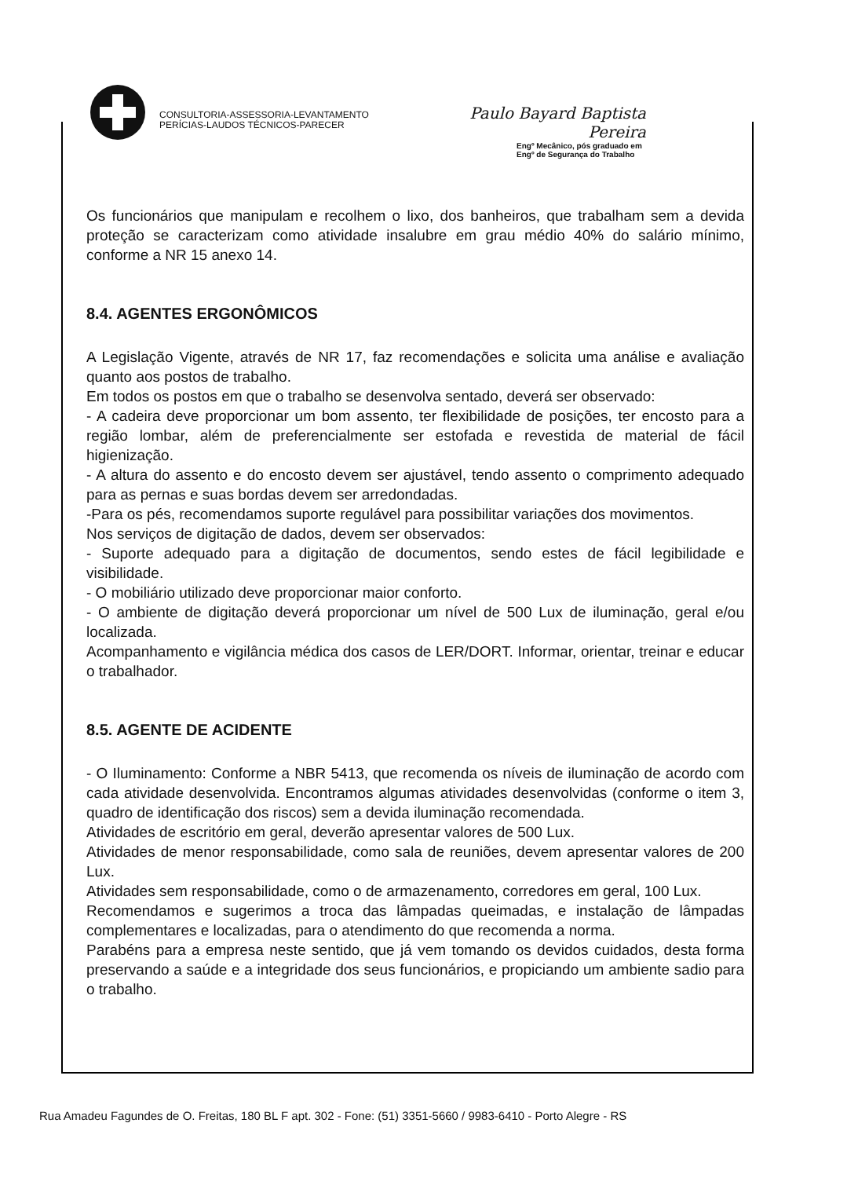CONSULTORIA-ASSESSORIA-LEVANTAMENTO
PERÍCIAS-LAUDOS TÉCNICOS-PARECER
Paulo Bayard Baptista Pereira
Engº Mecânico, pós graduado em
Engº de Segurança do Trabalho
Os funcionários que manipulam e recolhem o lixo, dos banheiros, que trabalham sem a devida proteção se caracterizam como atividade insalubre em grau médio 40% do salário mínimo, conforme a NR 15 anexo 14.
8.4. AGENTES ERGONÔMICOS
A Legislação Vigente, através de NR 17, faz recomendações e solicita uma análise e avaliação quanto aos postos de trabalho.
Em todos os postos em que o trabalho se desenvolva sentado, deverá ser observado:
- A cadeira deve proporcionar um bom assento, ter flexibilidade de posições, ter encosto para a região lombar, além de preferencialmente ser estofada e revestida de material de fácil higienização.
- A altura do assento e do encosto devem ser ajustável, tendo assento o comprimento adequado para as pernas e suas bordas devem ser arredondadas.
-Para os pés, recomendamos suporte regulável para possibilitar variações dos movimentos.
Nos serviços de digitação de dados, devem ser observados:
- Suporte adequado para a digitação de documentos, sendo estes de fácil legibilidade e visibilidade.
- O mobiliário utilizado deve proporcionar maior conforto.
- O ambiente de digitação deverá proporcionar um nível de 500 Lux de iluminação, geral e/ou localizada.
Acompanhamento e vigilância médica dos casos de LER/DORT. Informar, orientar, treinar e educar o trabalhador.
8.5. AGENTE DE ACIDENTE
- O Iluminamento: Conforme a NBR 5413, que recomenda os níveis de iluminação de acordo com cada atividade desenvolvida. Encontramos algumas atividades desenvolvidas (conforme o item 3, quadro de identificação dos riscos) sem a devida iluminação recomendada.
Atividades de escritório em geral, deverão apresentar valores de 500 Lux.
Atividades de menor responsabilidade, como sala de reuniões, devem apresentar valores de 200 Lux.
Atividades sem responsabilidade, como o de armazenamento, corredores em geral, 100 Lux.
Recomendamos e sugerimos a troca das lâmpadas queimadas, e instalação de lâmpadas complementares e localizadas, para o atendimento do que recomenda a norma.
Parabéns para a empresa neste sentido, que já vem tomando os devidos cuidados, desta forma preservando a saúde e a integridade dos seus funcionários, e propiciando um ambiente sadio para o trabalho.
Rua Amadeu Fagundes de O. Freitas, 180 BL F apt. 302 - Fone: (51) 3351-5660 / 9983-6410 - Porto Alegre - RS